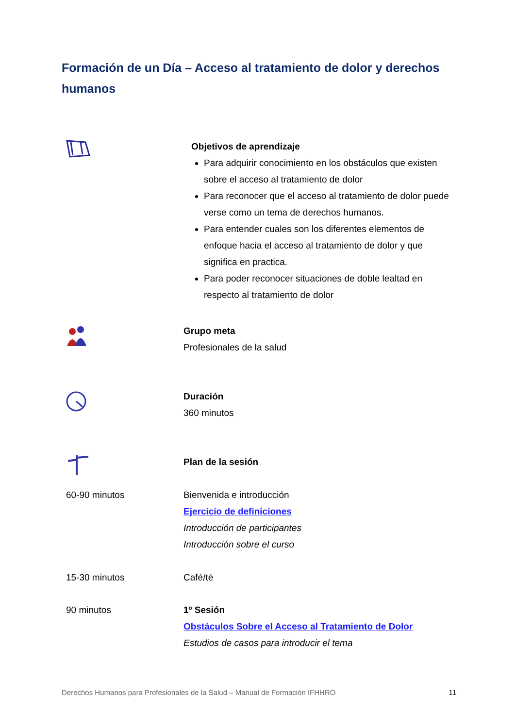Formación de un Día – Acceso al tratamiento de dolor y derechos humanos
Objetivos de aprendizaje
Para adquirir conocimiento en los obstáculos que existen sobre el acceso al tratamiento de dolor
Para reconocer que el acceso al tratamiento de dolor puede verse como un tema de derechos humanos.
Para entender cuales son los diferentes elementos de enfoque hacia el acceso al tratamiento de dolor y que significa en practica.
Para poder reconocer situaciones de doble lealtad en respecto al tratamiento de dolor
Grupo meta
Profesionales de la salud
Duración
360 minutos
Plan de la sesión
60-90 minutos Bienvenida e introducción
Ejercicio de definiciones
Introducción de participantes
Introducción sobre el curso
15-30 minutos Café/té
90 minutos 1º Sesión
Obstáculos Sobre el Acceso al Tratamiento de Dolor
Estudios de casos para introducir el tema
Derechos Humanos para Profesionales de la Salud – Manual de Formación IFHHRO 11